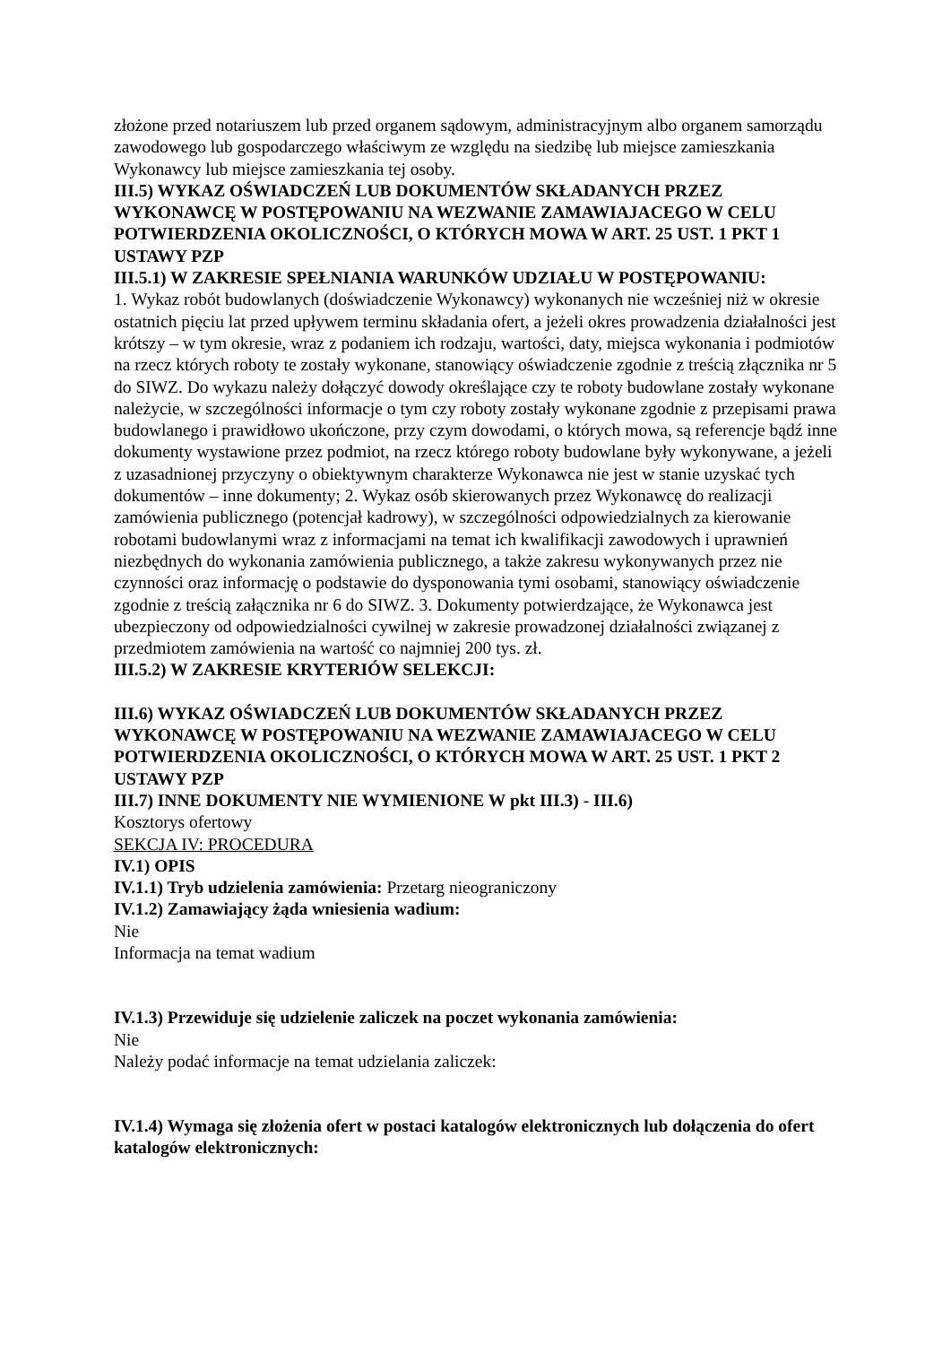złożone przed notariuszem lub przed organem sądowym, administracyjnym albo organem samorządu zawodowego lub gospodarczego właściwym ze względu na siedzibę lub miejsce zamieszkania Wykonawcy lub miejsce zamieszkania tej osoby.
III.5) WYKAZ OŚWIADCZEŃ LUB DOKUMENTÓW SKŁADANYCH PRZEZ WYKONAWCĘ W POSTĘPOWANIU NA WEZWANIE ZAMAWIAJACEGO W CELU POTWIERDZENIA OKOLICZNOŚCI, O KTÓRYCH MOWA W ART. 25 UST. 1 PKT 1 USTAWY PZP
III.5.1) W ZAKRESIE SPEŁNIANIA WARUNKÓW UDZIAŁU W POSTĘPOWANIU:
1. Wykaz robót budowlanych (doświadczenie Wykonawcy) wykonanych nie wcześniej niż w okresie ostatnich pięciu lat przed upływem terminu składania ofert, a jeżeli okres prowadzenia działalności jest krótszy – w tym okresie, wraz z podaniem ich rodzaju, wartości, daty, miejsca wykonania i podmiotów na rzecz których roboty te zostały wykonane, stanowiący oświadczenie zgodnie z treścią złącznika nr 5 do SIWZ. Do wykazu należy dołączyć dowody określające czy te roboty budowlane zostały wykonane należycie, w szczególności informacje o tym czy roboty zostały wykonane zgodnie z przepisami prawa budowlanego i prawidłowo ukończone, przy czym dowodami, o których mowa, są referencje bądź inne dokumenty wystawione przez podmiot, na rzecz którego roboty budowlane były wykonywane, a jeżeli z uzasadnionej przyczyny o obiektywnym charakterze Wykonawca nie jest w stanie uzyskać tych dokumentów – inne dokumenty; 2. Wykaz osób skierowanych przez Wykonawcę do realizacji zamówienia publicznego (potencjał kadrowy), w szczególności odpowiedzialnych za kierowanie robotami budowlanymi wraz z informacjami na temat ich kwalifikacji zawodowych i uprawnień niezbędnych do wykonania zamówienia publicznego, a także zakresu wykonywanych przez nie czynności oraz informację o podstawie do dysponowania tymi osobami, stanowiący oświadczenie zgodnie z treścią załącznika nr 6 do SIWZ. 3. Dokumenty potwierdzające, że Wykonawca jest ubezpieczony od odpowiedzialności cywilnej w zakresie prowadzonej działalności związanej z przedmiotem zamówienia na wartość co najmniej 200 tys. zł.
III.5.2) W ZAKRESIE KRYTERIÓW SELEKCJI:
III.6) WYKAZ OŚWIADCZEŃ LUB DOKUMENTÓW SKŁADANYCH PRZEZ WYKONAWCĘ W POSTĘPOWANIU NA WEZWANIE ZAMAWIAJACEGO W CELU POTWIERDZENIA OKOLICZNOŚCI, O KTÓRYCH MOWA W ART. 25 UST. 1 PKT 2 USTAWY PZP
III.7) INNE DOKUMENTY NIE WYMIENIONE W pkt III.3) - III.6)
Kosztorys ofertowy
SEKCJA IV: PROCEDURA
IV.1) OPIS
IV.1.1) Tryb udzielenia zamówienia: Przetarg nieograniczony
IV.1.2) Zamawiający żąda wniesienia wadium:
Nie
Informacja na temat wadium
IV.1.3) Przewiduje się udzielenie zaliczek na poczet wykonania zamówienia:
Nie
Należy podać informacje na temat udzielania zaliczek:
IV.1.4) Wymaga się złożenia ofert w postaci katalogów elektronicznych lub dołączenia do ofert katalogów elektronicznych: